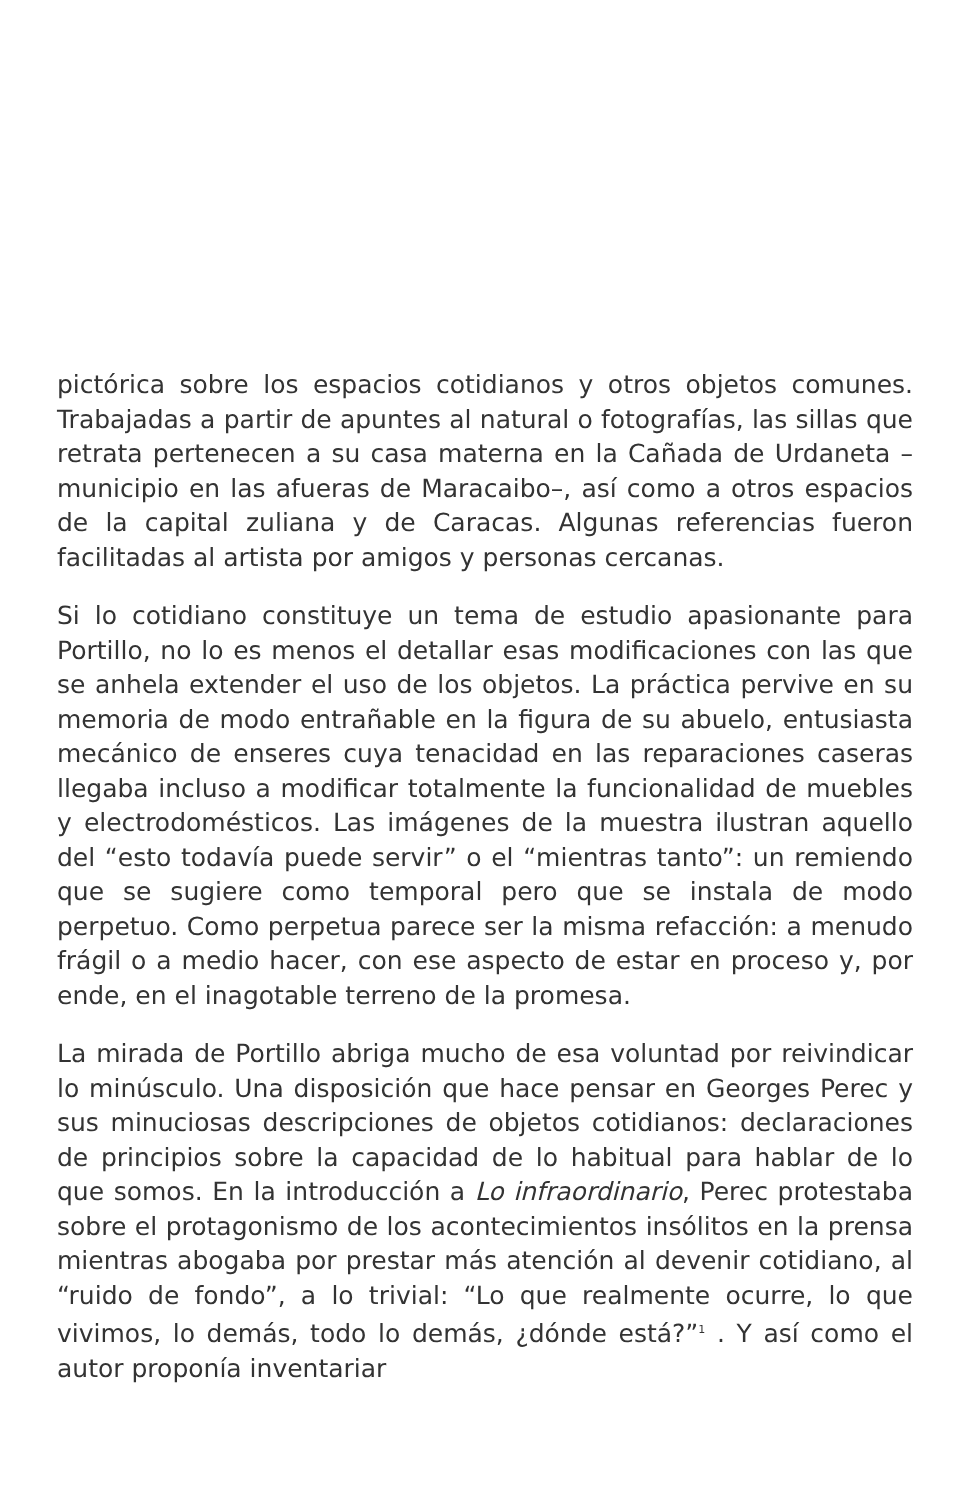pictórica sobre los espacios cotidianos y otros objetos comunes. Trabajadas a partir de apuntes al natural o fotografías, las sillas que retrata pertenecen a su casa materna en la Cañada de Urdaneta –municipio en las afueras de Maracaibo–, así como a otros espacios de la capital zuliana y de Caracas. Algunas referencias fueron facilitadas al artista por amigos y personas cercanas.
Si lo cotidiano constituye un tema de estudio apasionante para Portillo, no lo es menos el detallar esas modificaciones con las que se anhela extender el uso de los objetos. La práctica pervive en su memoria de modo entrañable en la figura de su abuelo, entusiasta mecánico de enseres cuya tenacidad en las reparaciones caseras llegaba incluso a modificar totalmente la funcionalidad de muebles y electrodomésticos. Las imágenes de la muestra ilustran aquello del “esto todavía puede servir” o el “mientras tanto”: un remiendo que se sugiere como temporal pero que se instala de modo perpetuo. Como perpetua parece ser la misma refacción: a menudo frágil o a medio hacer, con ese aspecto de estar en proceso y, por ende, en el inagotable terreno de la promesa.
La mirada de Portillo abriga mucho de esa voluntad por reivindicar lo minúsculo. Una disposición que hace pensar en Georges Perec y sus minuciosas descripciones de objetos cotidianos: declaraciones de principios sobre la capacidad de lo habitual para hablar de lo que somos. En la introducción a Lo infraordinario, Perec protestaba sobre el protagonismo de los acontecimientos insólitos en la prensa mientras abogaba por prestar más atención al devenir cotidiano, al “ruido de fondo”, a lo trivial: “Lo que realmente ocurre, lo que vivimos, lo demás, todo lo demás, ¿dónde está?”<sup>1</sup> . Y así como el autor proponía inventariar